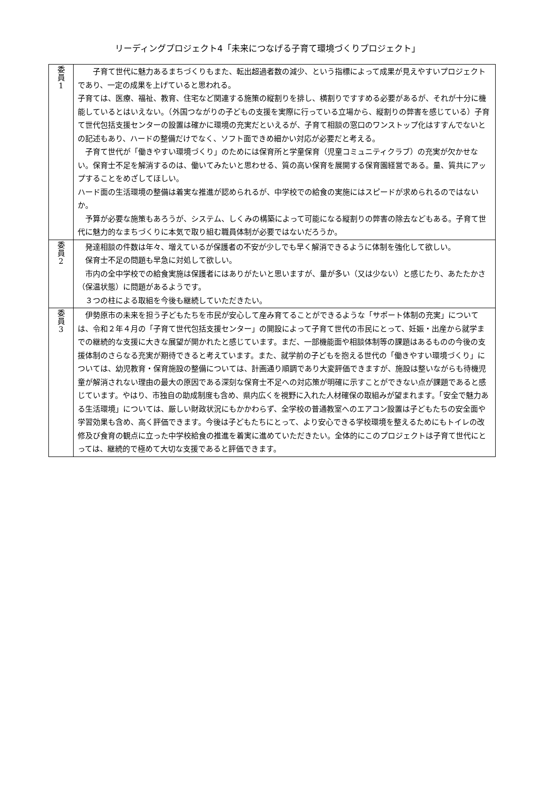リーディングプロジェクト4「未来につなげる子育て環境づくりプロジェクト」
| 委 員 1 | 子育て世代に魅力あるまちづくりもまた、転出超過者数の減少、という指標によって成果が見えやすいプロジェクトであり、一定の成果を上げていると思われる。 子育ては、医療、福祉、教育、住宅など関連する施策の縦割りを排し、横割りですすめる必要があるが、それが十分に機能しているとはいえない。（外国つながりの子どもの支援を実際に行っている立場から、縦割りの弊害を感じている）子育て世代包括支援センターの設置は確かに環境の充実だといえるが、子育て相談の窓口のワンストップ化はすすんでないとの記述もあり、ハードの整備だけでなく、ソフト面できめ細かい対応が必要だと考える。 子育て世代が「働きやすい環境づくり」のためには保育所と学童保育（児童コミュニティクラブ）の充実が欠かせない。保育士不足を解消するのは、働いてみたいと思わせる、質の高い保育を展開する保育園経営である。量、質共にアップすることをめざしてほしい。 ハード面の生活環境の整備は着実な推進が認められるが、中学校での給食の実施にはスピードが求められるのではないか。 予算が必要な施策もあろうが、システム、しくみの構築によって可能になる縦割りの弊害の除去などもある。子育て世代に魅力的なまちづくりに本気で取り組む職員体制が必要ではないだろうか。 |
| 委 員 2 | 発達相談の件数は年々、増えているが保護者の不安が少しでも早く解消できるように体制を強化して欲しい。 保育士不足の問題も早急に対処して欲しい。 市内の全中学校での給食実施は保護者にはありがたいと思いますが、量が多い（又は少ない）と感じたり、あたたかさ（保温状態）に問題があるようです。 ３つの柱による取組を今後も継続していただきたい。 |
| 委 員 3 | 伊勢原市の未来を担う子どもたちを市民が安心して産み育てることができるような「サポート体制の充実」については、令和２年４月の「子育て世代包括支援センター」の開設によって子育て世代の市民にとって、妊娠・出産から就学までの継続的な支援に大きな展望が開かれたと感じています。まだ、一部機能面や相談体制等の課題はあるものの今後の支援体制のさらなる充実が期待できると考えています。また、就学前の子どもを抱える世代の「働きやすい環境づくり」については、幼児教育・保育施設の整備については、計画通り順調であり大変評価できますが、施設は整いながらも待機児童が解消されない理由の最大の原因である深刻な保育士不足への対応策が明確に示すことができない点が課題であると感じています。やはり、市独自の助成制度も含め、県内広くを視野に入れた人材確保の取組みが望まれます。「安全で魅力ある生活環境」については、厳しい財政状況にもかかわらず、全学校の普通教室へのエアコン設置は子どもたちの安全面や学習効果も含め、高く評価できます。今後は子どもたちにとって、より安心できる学校環境を整えるためにもトイレの改修及び食育の観点に立った中学校給食の推進を着実に進めていただきたい。全体的にこのプロジェクトは子育て世代にとっては、継続的で極めて大切な支援であると評価できます。 |